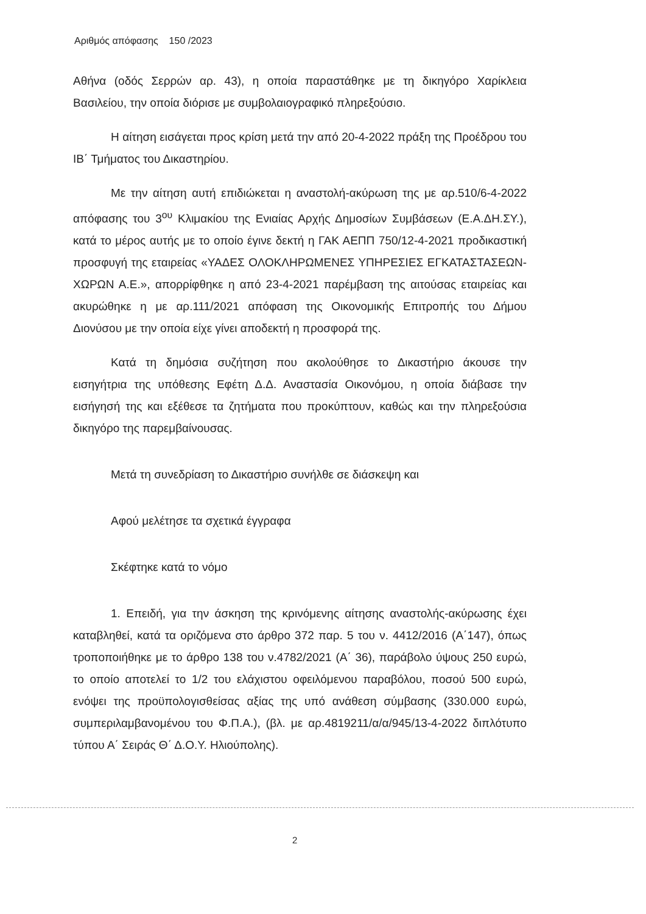Αριθμός απόφασης 150 /2023
Αθήνα (οδός Σερρών αρ. 43), η οποία παραστάθηκε με τη δικηγόρο Χαρίκλεια Βασιλείου, την οποία διόρισε με συμβολαιογραφικό πληρεξούσιο.
Η αίτηση εισάγεται προς κρίση μετά την από 20-4-2022 πράξη της Προέδρου του ΙΒ΄ Τμήματος του Δικαστηρίου.
Με την αίτηση αυτή επιδιώκεται η αναστολή-ακύρωση της με αρ.510/6-4-2022 απόφασης του 3<sup>ου</sup> Κλιμακίου της Ενιαίας Αρχής Δημοσίων Συμβάσεων (Ε.Α.ΔΗ.ΣΥ.), κατά το μέρος αυτής με το οποίο έγινε δεκτή η ΓΑΚ ΑΕΠΠ 750/12-4-2021 προδικαστική προσφυγή της εταιρείας «ΥΑΔΕΣ ΟΛΟΚΛΗΡΩΜΕΝΕΣ ΥΠΗΡΕΣΙΕΣ ΕΓΚΑΤΑΣΤΑΣΕΩΝ-ΧΩΡΩΝ Α.Ε.», απορρίφθηκε η από 23-4-2021 παρέμβαση της αιτούσας εταιρείας και ακυρώθηκε η με αρ.111/2021 απόφαση της Οικονομικής Επιτροπής του Δήμου Διονύσου με την οποία είχε γίνει αποδεκτή η προσφορά της.
Κατά τη δημόσια συζήτηση που ακολούθησε το Δικαστήριο άκουσε την εισηγήτρια της υπόθεσης Εφέτη Δ.Δ. Αναστασία Οικονόμου, η οποία διάβασε την εισήγησή της και εξέθεσε τα ζητήματα που προκύπτουν, καθώς και την πληρεξούσια δικηγόρο της παρεμβαίνουσας.
Μετά τη συνεδρίαση το Δικαστήριο συνήλθε σε διάσκεψη και
Αφού μελέτησε τα σχετικά έγγραφα
Σκέφτηκε κατά το νόμο
1. Επειδή, για την άσκηση της κρινόμενης αίτησης αναστολής-ακύρωσης έχει καταβληθεί, κατά τα οριζόμενα στο άρθρο 372 παρ. 5 του ν. 4412/2016 (Α΄147), όπως τροποποιήθηκε με το άρθρο 138 του ν.4782/2021 (Α΄ 36), παράβολο ύψους 250 ευρώ, το οποίο αποτελεί το 1/2 του ελάχιστου οφειλόμενου παραβόλου, ποσού 500 ευρώ, ενόψει της προϋπολογισθείσας αξίας της υπό ανάθεση σύμβασης (330.000 ευρώ, συμπεριλαμβανομένου του Φ.Π.Α.), (βλ. με αρ.4819211/α/α/945/13-4-2022 διπλότυπο τύπου Α΄ Σειράς Θ΄ Δ.Ο.Υ. Ηλιούπολης).
2